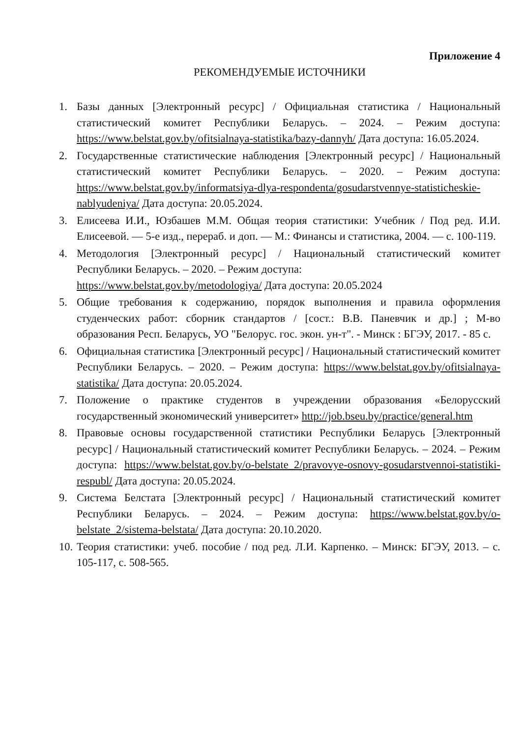Приложение 4
РЕКОМЕНДУЕМЫЕ ИСТОЧНИКИ
1. Базы данных [Электронный ресурс] / Официальная статистика / Национальный статистический комитет Республики Беларусь. – 2024. – Режим доступа: https://www.belstat.gov.by/ofitsialnaya-statistika/bazy-dannyh/ Дата доступа: 16.05.2024.
2. Государственные статистические наблюдения [Электронный ресурс] / Национальный статистический комитет Республики Беларусь. – 2020. – Режим доступа: https://www.belstat.gov.by/informatsiya-dlya-respondenta/gosudarstvennye-statisticheskie-nablyudeniya/ Дата доступа: 20.05.2024.
3. Елисеева И.И., Юзбашев М.М. Общая теория статистики: Учебник / Под ред. И.И. Елисеевой. — 5-е изд., перераб. и доп. — М.: Финансы и статистика, 2004. — с. 100-119.
4. Методология [Электронный ресурс] / Национальный статистический комитет Республики Беларусь. – 2020. – Режим доступа:
https://www.belstat.gov.by/metodologiya/ Дата доступа: 20.05.2024
5. Общие требования к содержанию, порядок выполнения и правила оформления студенческих работ: сборник стандартов / [сост.: В.В. Паневчик и др.] ; М-во образования Респ. Беларусь, УО "Белорус. гос. экон. ун-т". - Минск : БГЭУ, 2017. - 85 с.
6. Официальная статистика [Электронный ресурс] / Национальный статистический комитет Республики Беларусь. – 2020. – Режим доступа: https://www.belstat.gov.by/ofitsialnaya-statistika/ Дата доступа: 20.05.2024.
7. Положение о практике студентов в учреждении образования «Белорусский государственный экономический университет» http://job.bseu.by/practice/general.htm
8. Правовые основы государственной статистики Республики Беларусь [Электронный ресурс] / Национальный статистический комитет Республики Беларусь. – 2024. – Режим доступа: https://www.belstat.gov.by/o-belstate_2/pravovye-osnovy-gosudarstvennoi-statistiki-respubl/ Дата доступа: 20.05.2024.
9. Система Белстата [Электронный ресурс] / Национальный статистический комитет Республики Беларусь. – 2024. – Режим доступа: https://www.belstat.gov.by/o-belstate_2/sistema-belstata/ Дата доступа: 20.10.2020.
10. Теория статистики: учеб. пособие / под ред. Л.И. Карпенко. – Минск: БГЭУ, 2013. – с. 105-117, с. 508-565.